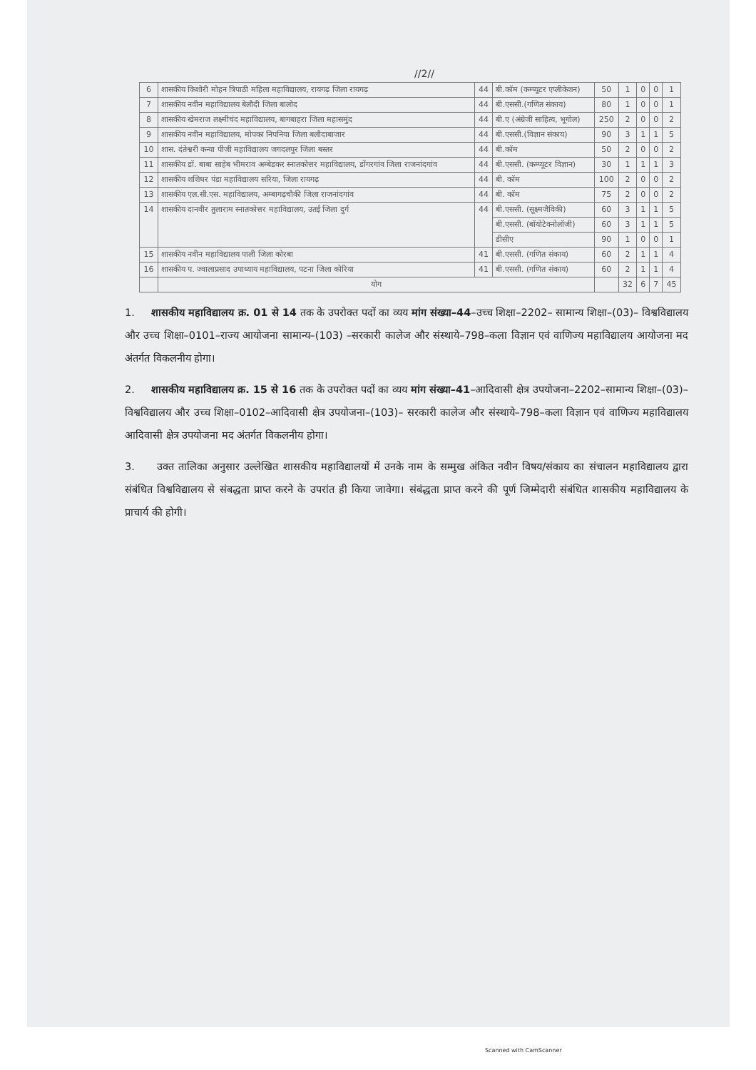//2//
| 6 | शासकीय किशोरी मोहन त्रिपाठी महिला महाविद्यालय, रायगढ़ जिला रायगढ़ | 44 | बी.कॉम (कम्प्यूटर एप्लीकेशन) | 50 | 1 | 0 | 0 | 1 |
| 7 | शासकीय नवीन महाविद्यालय बेलौदी जिला बालोद | 44 | बी.एससी.(गणित संकाय) | 80 | 1 | 0 | 0 | 1 |
| 8 | शासकीय खेमराज लक्ष्मीचंद महाविद्यालय, बागबाहरा जिला महासमुंद | 44 | बी.ए (अंग्रेजी साहित्य, भूगोल) | 250 | 2 | 0 | 0 | 2 |
| 9 | शासकीय नवीन महाविद्यालय, मोपका निपनिया जिला बलौदाबाजार | 44 | बी.एससी.(विज्ञान संकाय) | 90 | 3 | 1 | 1 | 5 |
| 10 | शास. दंतेश्वरी कन्या पीजी महाविद्यालय जगदलपुर जिला बस्तर | 44 | बी.कॉम | 50 | 2 | 0 | 0 | 2 |
| 11 | शासकीय डॉ. बाबा साहेब भीमराव अम्बेडकर स्नातकोत्तर महाविद्यालय, डोंगरगांव जिला राजनांदगांव | 44 | बी.एससी. (कम्प्यूटर विज्ञान) | 30 | 1 | 1 | 1 | 3 |
| 12 | शासकीय शशिधर पंडा महाविद्यालय सरिया, जिला रायगढ़ | 44 | बी. कॉम | 100 | 2 | 0 | 0 | 2 |
| 13 | शासकीय एल.सी.एस. महाविद्यालय, अम्बागढ़चौकी जिला राजनांदगांव | 44 | बी. कॉम | 75 | 2 | 0 | 0 | 2 |
| 14 | शासकीय दानवीर तुलाराम स्नातकोत्तर महाविद्यालय, उतई जिला दुर्ग | 44 | बी.एससी. (सूक्ष्मजैविकी) | 60 | 3 | 1 | 1 | 5 |
| | | | बी.एससी. (बॉयोटेक्नोलॉजी) | 60 | 3 | 1 | 1 | 5 |
| | | | डीसीए | 90 | 1 | 0 | 0 | 1 |
| 15 | शासकीय नवीन महाविद्यालय पाली जिला कोरबा | 41 | बी.एससी. (गणित संकाय) | 60 | 2 | 1 | 1 | 4 |
| 16 | शासकीय प. ज्वालाप्रसाद उपाध्याय महाविद्यालय, पटना जिला कोरिया | 41 | बी.एससी. (गणित संकाय) | 60 | 2 | 1 | 1 | 4 |
| | योग | | | | 32 | 6 | 7 | 45 |
1. शासकीय महाविद्यालय क्र. 01 से 14 तक के उपरोक्त पदों का व्यय मांग संख्या–44–उच्च शिक्षा–2202– सामान्य शिक्षा–(03)– विश्वविद्यालय और उच्च शिक्षा–0101–राज्य आयोजना सामान्य–(103) –सरकारी कालेज और संस्थाये–798–कला विज्ञान एवं वाणिज्य महाविद्यालय आयोजना मद अंतर्गत विकलनीय होगा।
2. शासकीय महाविद्यालय क्र. 15 से 16 तक के उपरोक्त पदों का व्यय मांग संख्या–41–आदिवासी क्षेत्र उपयोजना–2202–सामान्य शिक्षा–(03)–विश्वविद्यालय और उच्च शिक्षा–0102–आदिवासी क्षेत्र उपयोजना–(103)– सरकारी कालेज और संस्थाये–798–कला विज्ञान एवं वाणिज्य महाविद्यालय आदिवासी क्षेत्र उपयोजना मद अंतर्गत विकलनीय होगा।
3. उक्त तालिका अनुसार उल्लेखित शासकीय महाविद्यालयों में उनके नाम के सम्मुख अंकित नवीन विषय/संकाय का संचालन महाविद्यालय द्वारा संबंधित विश्वविद्यालय से संबद्धता प्राप्त करने के उपरांत ही किया जावेगा। संबंद्धता प्राप्त करने की पूर्ण जिम्मेदारी संबंधित शासकीय महाविद्यालय के प्राचार्य की होगी।
Scanned with CamScanner